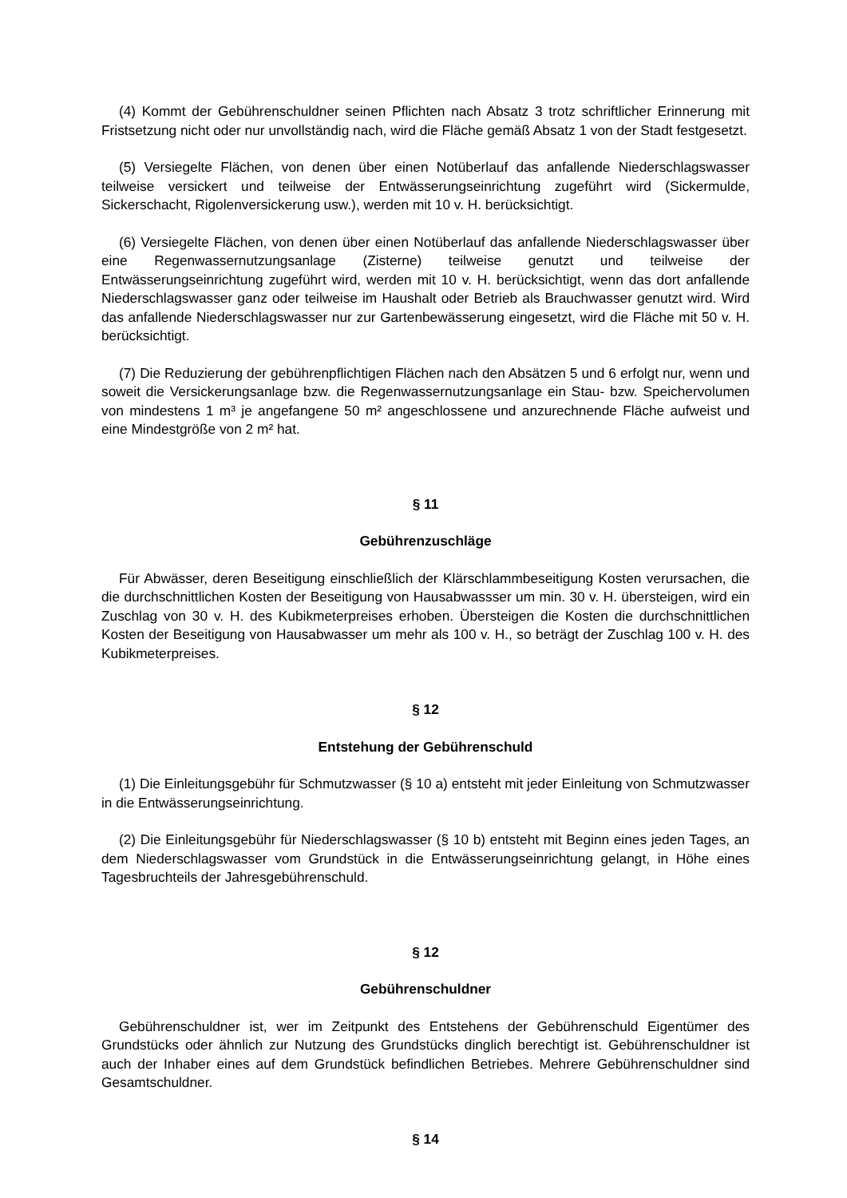(4) Kommt der Gebührenschuldner seinen Pflichten nach Absatz 3 trotz schriftlicher Erinnerung mit Fristsetzung nicht oder nur unvollständig nach, wird die Fläche gemäß Absatz 1 von der Stadt festgesetzt.
(5) Versiegelte Flächen, von denen über einen Notüberlauf das anfallende Niederschlagswasser teilweise versickert und teilweise der Entwässerungseinrichtung zugeführt wird (Sickermulde, Sickerschacht, Rigolenversickerung usw.), werden mit 10 v. H. berücksichtigt.
(6) Versiegelte Flächen, von denen über einen Notüberlauf das anfallende Niederschlagswasser über eine Regenwassernutzungsanlage (Zisterne) teilweise genutzt und teilweise der Entwässerungseinrichtung zugeführt wird, werden mit 10 v. H. berücksichtigt, wenn das dort anfallende Niederschlagswasser ganz oder teilweise im Haushalt oder Betrieb als Brauchwasser genutzt wird. Wird das anfallende Niederschlagswasser nur zur Gartenbewässerung eingesetzt, wird die Fläche mit 50 v. H. berücksichtigt.
(7) Die Reduzierung der gebührenpflichtigen Flächen nach den Absätzen 5 und 6 erfolgt nur, wenn und soweit die Versickerungsanlage bzw. die Regenwassernutzungsanlage ein Stau- bzw. Speichervolumen von mindestens 1 m³ je angefangene 50 m² angeschlossene und anzurechnende Fläche aufweist und eine Mindestgröße von 2 m² hat.
§ 11
Gebührenzuschläge
Für Abwässer, deren Beseitigung einschließlich der Klärschlammbeseitigung Kosten verursachen, die die durchschnittlichen Kosten der Beseitigung von Hausabwassser um min. 30 v. H. übersteigen, wird ein Zuschlag von 30 v. H. des Kubikmeterpreises erhoben. Übersteigen die Kosten die durchschnittlichen Kosten der Beseitigung von Hausabwasser um mehr als 100 v. H., so beträgt der Zuschlag 100 v. H. des Kubikmeterpreises.
§ 12
Entstehung der Gebührenschuld
(1) Die Einleitungsgebühr für Schmutzwasser (§ 10 a) entsteht mit jeder Einleitung von Schmutzwasser in die Entwässerungseinrichtung.
(2) Die Einleitungsgebühr für Niederschlagswasser (§ 10 b) entsteht mit Beginn eines jeden Tages, an dem Niederschlagswasser vom Grundstück in die Entwässerungseinrichtung gelangt, in Höhe eines Tagesbruchteils der Jahresgebührenschuld.
§ 12
Gebührenschuldner
Gebührenschuldner ist, wer im Zeitpunkt des Entstehens der Gebührenschuld Eigentümer des Grundstücks oder ähnlich zur Nutzung des Grundstücks dinglich berechtigt ist. Gebührenschuldner ist auch der Inhaber eines auf dem Grundstück befindlichen Betriebes. Mehrere Gebührenschuldner sind Gesamtschuldner.
§ 14